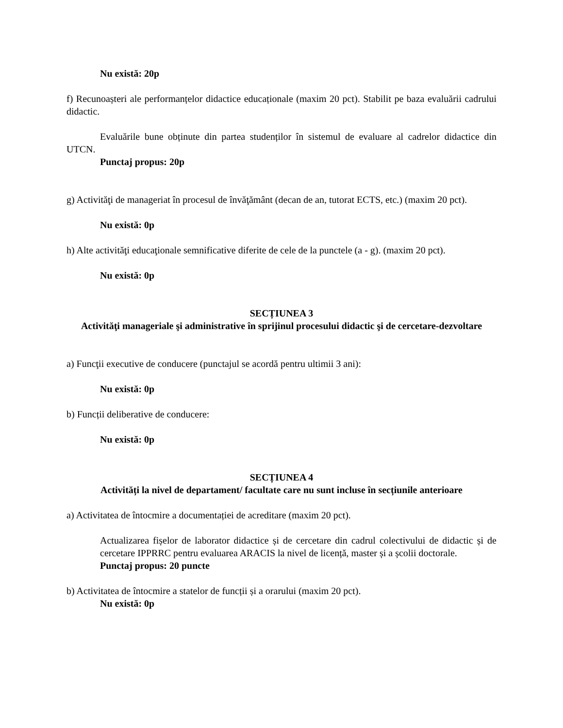Nu există: 20p
f) Recunoașteri ale performanțelor didactice educaționale (maxim 20 pct). Stabilit pe baza evaluării cadrului didactic.
Evaluările bune obținute din partea studenților în sistemul de evaluare al cadrelor didactice din UTCN.
Punctaj propus: 20p
g) Activităţi de manageriat în procesul de învăţământ (decan de an, tutorat ECTS, etc.) (maxim 20 pct).
Nu există: 0p
h) Alte activităţi educaţionale semnificative diferite de cele de la punctele (a - g). (maxim 20 pct).
Nu există: 0p
SECȚIUNEA 3
Activităţi manageriale şi administrative în sprijinul procesului didactic şi de cercetare-dezvoltare
a) Funcţii executive de conducere (punctajul se acordă pentru ultimii 3 ani):
Nu există: 0p
b) Funcții deliberative de conducere:
Nu există: 0p
SECȚIUNEA 4
Activități la nivel de departament/ facultate care nu sunt incluse în secțiunile anterioare
a) Activitatea de întocmire a documentației de acreditare (maxim 20 pct).
Actualizarea fișelor de laborator didactice și de cercetare din cadrul colectivului de didactic și de cercetare IPPRRC pentru evaluarea ARACIS la nivel de licență, master și a școlii doctorale.
Punctaj propus: 20 puncte
b) Activitatea de întocmire a statelor de funcții și a orarului (maxim 20 pct).
Nu există: 0p